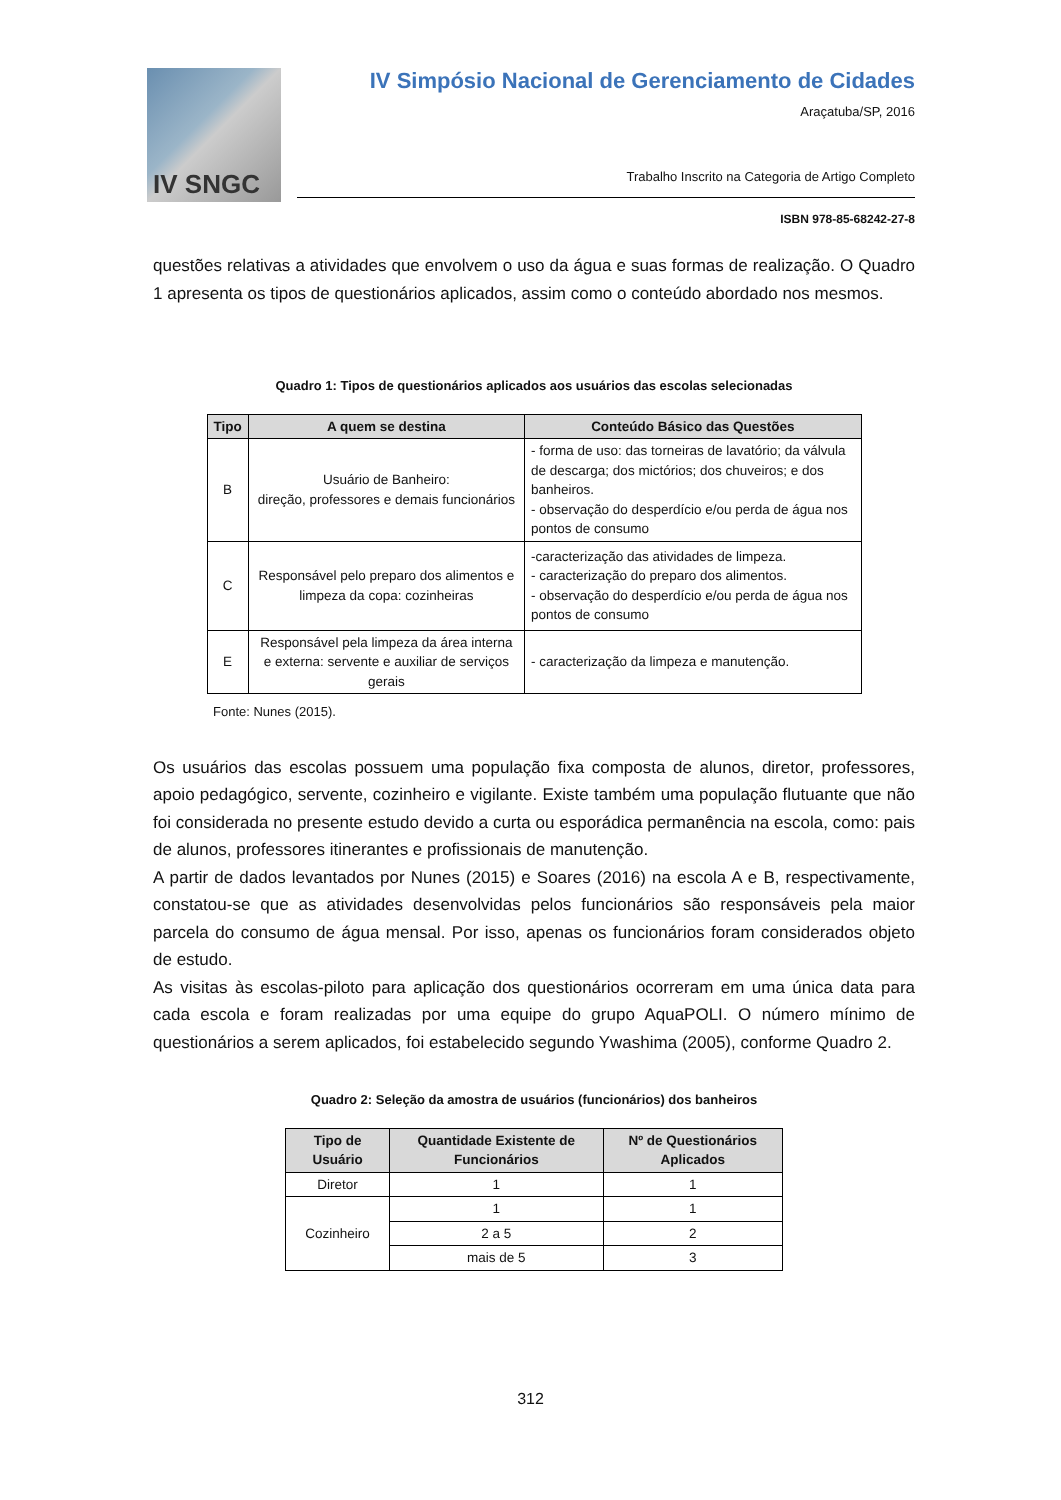IV SNGC
IV Simpósio Nacional de Gerenciamento de Cidades
Araçatuba/SP, 2016
Trabalho Inscrito na Categoria de Artigo Completo
ISBN 978-85-68242-27-8
questões relativas a atividades que envolvem o uso da água e suas formas de realização. O Quadro 1 apresenta os tipos de questionários aplicados, assim como o conteúdo abordado nos mesmos.
Quadro 1: Tipos de questionários aplicados aos usuários das escolas selecionadas
| Tipo | A quem se destina | Conteúdo Básico das Questões |
| --- | --- | --- |
| B | Usuário de Banheiro: direção, professores e demais funcionários | - forma de uso: das torneiras de lavatório; da válvula de descarga; dos mictórios; dos chuveiros; e dos banheiros. - observação do desperdício e/ou perda de água nos pontos de consumo |
| C | Responsável pelo preparo dos alimentos e limpeza da copa: cozinheiras | -caracterização das atividades de limpeza. - caracterização do preparo dos alimentos. - observação do desperdício e/ou perda de água nos pontos de consumo |
| E | Responsável pela limpeza da área interna e externa: servente e auxiliar de serviços gerais | - caracterização da limpeza e manutenção. |
Fonte: Nunes (2015).
Os usuários das escolas possuem uma população fixa composta de alunos, diretor, professores, apoio pedagógico, servente, cozinheiro e vigilante. Existe também uma população flutuante que não foi considerada no presente estudo devido a curta ou esporádica permanência na escola, como: pais de alunos, professores itinerantes e profissionais de manutenção.
A partir de dados levantados por Nunes (2015) e Soares (2016) na escola A e B, respectivamente, constatou-se que as atividades desenvolvidas pelos funcionários são responsáveis pela maior parcela do consumo de água mensal. Por isso, apenas os funcionários foram considerados objeto de estudo.
As visitas às escolas-piloto para aplicação dos questionários ocorreram em uma única data para cada escola e foram realizadas por uma equipe do grupo AquaPOLI. O número mínimo de questionários a serem aplicados, foi estabelecido segundo Ywashima (2005), conforme Quadro 2.
Quadro 2: Seleção da amostra de usuários (funcionários) dos banheiros
| Tipo de Usuário | Quantidade Existente de Funcionários | Nº de Questionários Aplicados |
| --- | --- | --- |
| Diretor | 1 | 1 |
| Cozinheiro | 1 | 1 |
| | 2 a 5 | 2 |
| | mais de 5 | 3 |
312